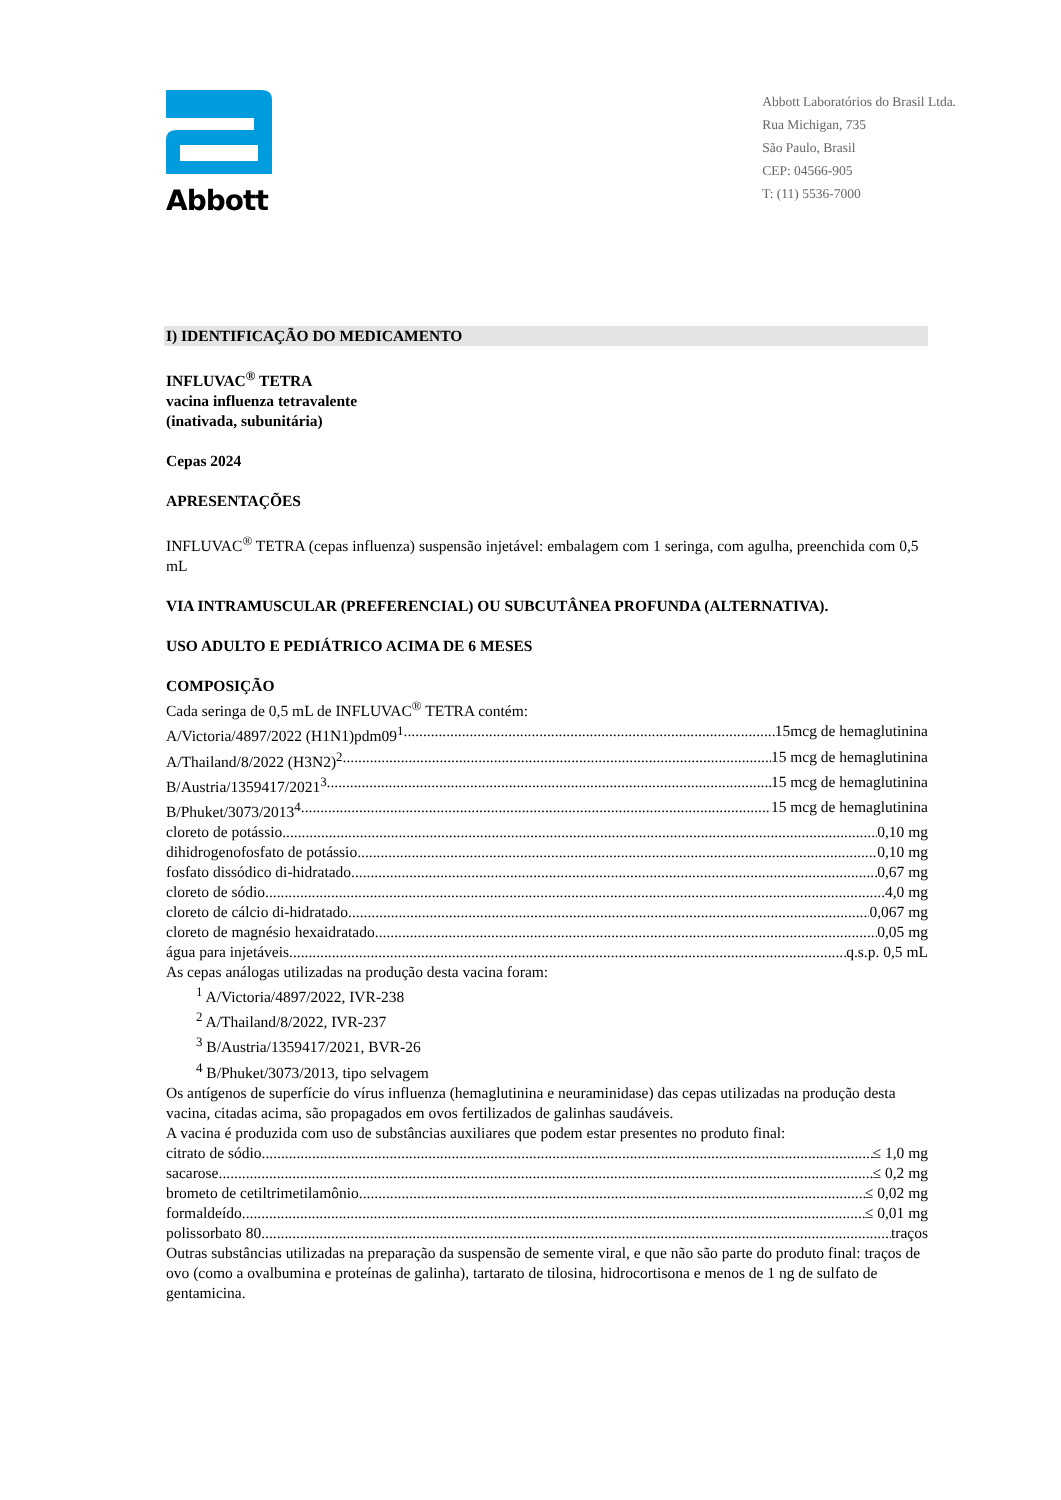Abbott
Abbott Laboratórios do Brasil Ltda.
Rua Michigan, 735
São Paulo, Brasil
CEP: 04566-905
T: (11) 5536-7000
I) IDENTIFICAÇÃO DO MEDICAMENTO
INFLUVAC<sup>®</sup> TETRA
vacina influenza tetravalente
(inativada, subunitária)
Cepas 2024
APRESENTAÇÕES
INFLUVAC<sup>®</sup> TETRA (cepas influenza) suspensão injetável: embalagem com 1 seringa, com agulha, preenchida com 0,5 mL
VIA INTRAMUSCULAR (PREFERENCIAL) OU SUBCUTÂNEA PROFUNDA (ALTERNATIVA).
USO ADULTO E PEDIÁTRICO ACIMA DE 6 MESES
COMPOSIÇÃO
Cada seringa de 0,5 mL de INFLUVAC<sup>®</sup> TETRA contém:
A/Victoria/4897/2022 (H1N1)pdm09<sup>1</sup> 15mcg de hemaglutinina
A/Thailand/8/2022 (H3N2)<sup>2</sup> 15 mcg de hemaglutinina
B/Austria/1359417/2021<sup>3</sup> 15 mcg de hemaglutinina
B/Phuket/3073/2013<sup>4</sup> 15 mcg de hemaglutinina
cloreto de potássio 0,10 mg
dihidrogenofosfato de potássio 0,10 mg
fosfato dissódico di-hidratado 0,67 mg
cloreto de sódio 4,0 mg
cloreto de cálcio di-hidratado 0,067 mg
cloreto de magnésio hexaidratado 0,05 mg
água para injetáveis q.s.p. 0,5 mL
As cepas análogas utilizadas na produção desta vacina foram:
<sup>1</sup> A/Victoria/4897/2022, IVR-238
<sup>2</sup> A/Thailand/8/2022, IVR-237
<sup>3</sup> B/Austria/1359417/2021, BVR-26
<sup>4</sup> B/Phuket/3073/2013, tipo selvagem
Os antígenos de superfície do vírus influenza (hemaglutinina e neuraminidase) das cepas utilizadas na produção desta vacina, citadas acima, são propagados em ovos fertilizados de galinhas saudáveis.
A vacina é produzida com uso de substâncias auxiliares que podem estar presentes no produto final:
citrato de sódio ≤ 1,0 mg
sacarose ≤ 0,2 mg
brometo de cetiltrimetilamônio ≤ 0,02 mg
formaldeído ≤ 0,01 mg
polissorbato 80 traços
Outras substâncias utilizadas na preparação da suspensão de semente viral, e que não são parte do produto final: traços de ovo (como a ovalbumina e proteínas de galinha), tartarato de tilosina, hidrocortisona e menos de 1 ng de sulfato de gentamicina.